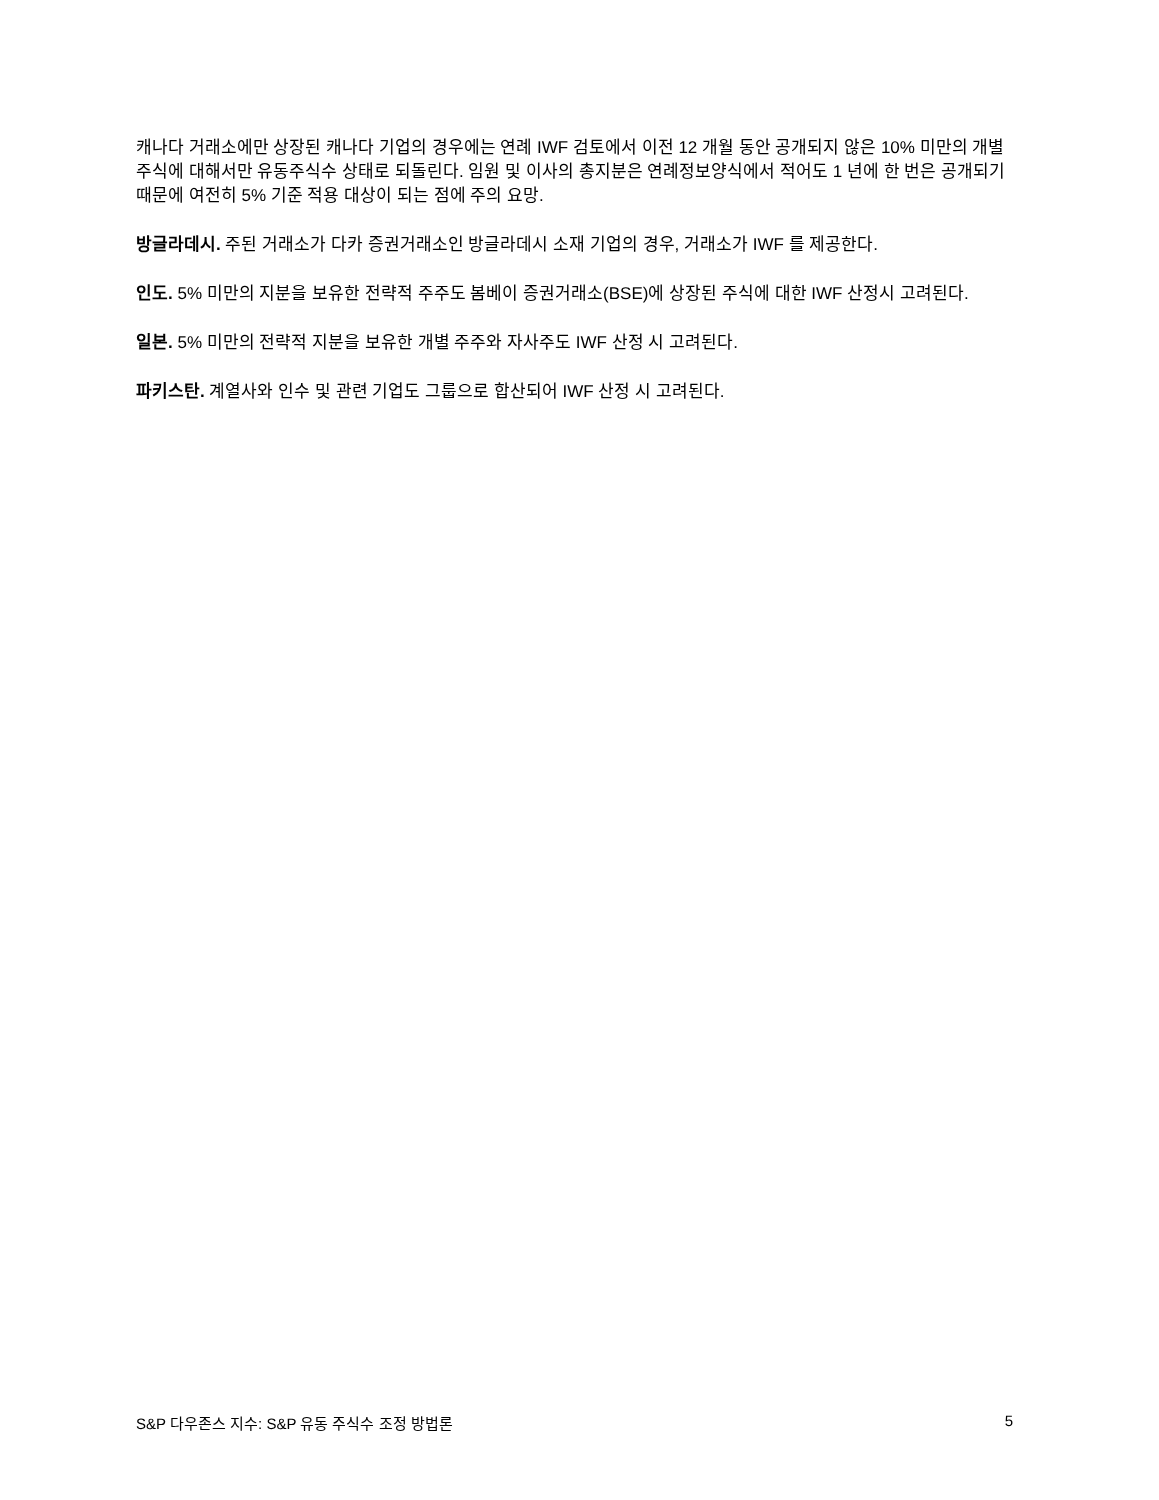캐나다 거래소에만 상장된 캐나다 기업의 경우에는 연례 IWF 검토에서 이전 12 개월 동안 공개되지 않은 10% 미만의 개별 주식에 대해서만 유동주식수 상태로 되돌린다. 임원 및 이사의 총지분은 연례정보양식에서 적어도 1 년에 한 번은 공개되기 때문에 여전히 5% 기준 적용 대상이 되는 점에 주의 요망.
방글라데시. 주된 거래소가 다카 증권거래소인 방글라데시 소재 기업의 경우, 거래소가 IWF 를 제공한다.
인도. 5% 미만의 지분을 보유한 전략적 주주도 봄베이 증권거래소(BSE)에 상장된 주식에 대한 IWF 산정시 고려된다.
일본. 5% 미만의 전략적 지분을 보유한 개별 주주와 자사주도 IWF 산정 시 고려된다.
파키스탄. 계열사와 인수 및 관련 기업도 그룹으로 합산되어 IWF 산정 시 고려된다.
S&P 다우존스 지수: S&P 유동 주식수 조정 방법론 5